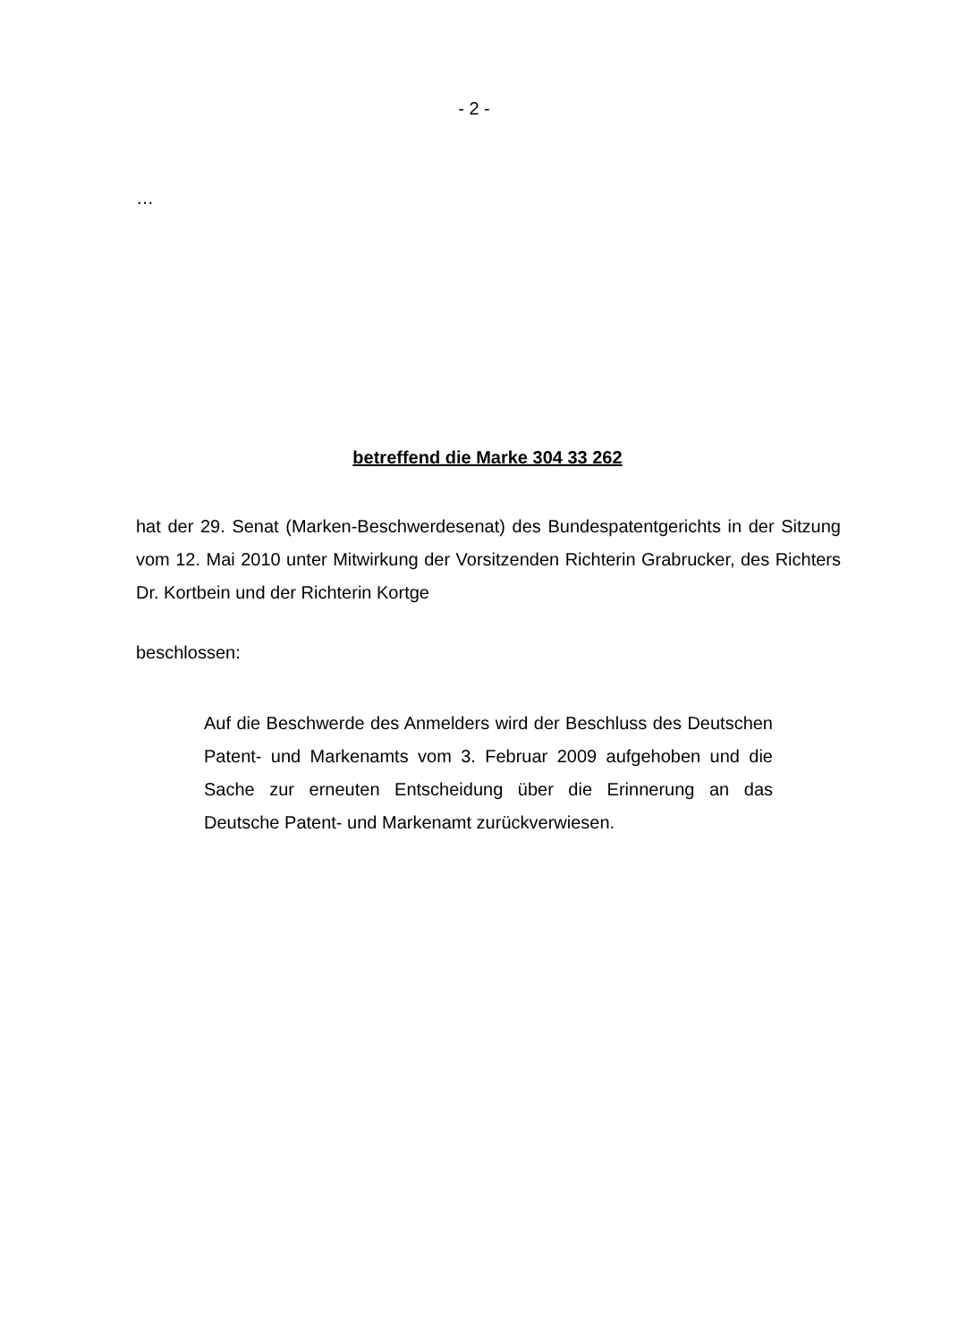- 2 -
…
betreffend die Marke 304 33 262
hat der 29. Senat (Marken-Beschwerdesenat) des Bundespatentgerichts in der Sitzung vom 12. Mai 2010 unter Mitwirkung der Vorsitzenden Richterin Grabrucker, des Richters Dr. Kortbein und der Richterin Kortge
beschlossen:
Auf die Beschwerde des Anmelders wird der Beschluss des Deutschen Patent- und Markenamts vom 3. Februar 2009 aufgehoben und die Sache zur erneuten Entscheidung über die Erinnerung an das Deutsche Patent- und Markenamt zurückverwiesen.